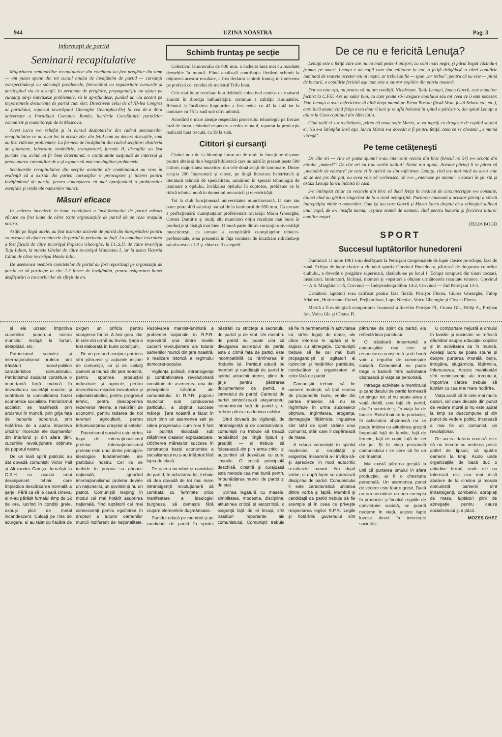944 UZINA NOASTRA Pag. 3
Informaţii de partid
Seminarii recapitulative
Majoritatea seminariilor recapitulative din combinat au fost pregătite din timp — am putea spune din tot cursul anului de învăţămînt de partid — cursanţii conspectîndu-şi cu stăruinţă problemele, frecventînd cu regularitate cursurile şi participînd viu la discuţii. In perioada de pregătire, propagandiştii au ajutat pe cursanţi să-şi sintetizeze problemele, să le aprofundeze, punînd un viu accent pe importantele documente de partid cum sînt: Directivele celui de al III-lea Congres al partidului, raportul tovarăşului Gheorghe Gheorghiu-Dej la cea de-a 40-a aniversare a Partidului Comunist Romîn, lucrările Consfătuirii partidelor comuniste şi muncitoreşti de la Moscova.
Acest lucru s-a reliefat şi în cursul dezbaterilor din cadrul seminariilor recapitulative ce au avut loc în aceste zile, din felul cum au decurs discuţiile, cum au fost ridicate problemele. La formele de învăţămînt din cadrul secţiilor: distileria de gudroane, laborator, modelărie, transporturi, furnale II, discuţiile au fost purtate viu, avînd un fir bine determinat, o continuitate susţinută de interesul şi preocuparea cursanţilor de a-şi expune cît mai convingător problemele.
Seminariile recapitulative din secţiile amintite ale combinatului au scos în evidenţă că a existat din partea cursanţilor o preocupare şi interes pentru învăţămîntul de partid, pentru cunoaşterea cît mai aprofundată a problemelor esenţiale şi vitale ale oamenilor muncii.
Măsuri eficace
In vederea încheierii în bune condiţiuni a învăţămîntului de partid măsuri eficace au fost luate de către toate organizaţiile de partid de pe raza oraşului nostru.
Astfel pe lîngă altele, au fost instruite activele de partid din întreprinderi pentru ca acestea să ajute comitetele de partid în perioada de faţă. La combinat instruirea a fost făcută de către tovarăşul Popescu Gheorghe, la I.C.S.H. de către tovarăşul Tuţu Iulian, la minele Ghelar de către tovarăşul Munteanu I, iar la uzina Victoria Călan de către tovarăşul Hanke Iuliu.
De asemenea membrii comitetelor de partid au fost repartizaţi pe organizaţii de partid ca să participe la cîte 2-3 forme de învăţămînt, pentru asigurarea bunei desfăşurări a convorbirilor de sfîrşit de an.
Schimb fruntaş pe secţie
Colectivul laminorului de 800 mm. a încheiat luna mai cu rezultate deosebite în muncă. Fiind analizată contribuţia fiecărui schimb la obţinerea acestor rezultate, a fost declarat schimb fruntaş în întrecerea pe profesii cel condus de maistrul Trifu Ioan.
Cele mai bune rezultate le-a dobîndit colectivul condus de maistrul amintit în direcţia îmbunătăţirii continue a calităţii laminatelor. Rebutul la încălzirea lingourilor a fost redus cu 43 la sută iar la laminare cu 75 la sută sub cifra admisă.
Acordînd o mare atenţie respectării procesului tehnologic pe fiecare fază de lucru schimbul respectiv a redus rebutul, raportat la producţia realizată luna trecută, cu 59 la sută.
Cititori şi cursanţi
Clubul nou de la bluming intrat nu de mult în funcţiune dispune printre altele şi de o bogată bibliotecă care numără în prezent peste 500 cititori, majoritatea muncitori din cele două secţii de laminoare. Dintre aceştia 200 împrumută şi citesc, pe lîngă literatura beletristică şi literatură tehnică de specialitate, urmărind în special tehnologia de laminare a oţelului, încălzirea oţelului în cuptoare, probleme ce le ridică tehnica nouă în domeniul mecanicii şi electricităţii.
Tot la club funcţionează universitatea muncitorească, la care iau parte peste 400 salariaţi numai de la laminorul de 650 mm. Ca urmare a perfecţionării cunoştinţelor profesionale tovarăşii Marin Gheorghe, Cosma Dumitru şi mulţi alţi muncitori obţin rezultate mai bune în producţie şi cîştigă mai bine. O bună parte dintre cursanţii universităţii muncitoreşti, ca urmare a completării cunoştinţelor tehnico-profesionale, s-au prezentat în faţa comisiei de încadrare ridicîndu-şi salarizarea cu 1-2 şi chiar cu 3 categorii.
De ce nu e fericită Lenuţa?
Lenuţa este o fetiţă care are nu cu mult peste 4 anişori, cu ochi mari negri, şi părul bogat căzîndu-i frumos pe umeri. Lenuţa e un copil cum sînt milioane la noi, o fetiţă drăgălaşă a cărei copilărie luminată de soarele acestor ani ai noştri, ar trebui să fie — spun „ar trebui", pentru că nu este — plină de bucurii, o copilărie fericită aşa cum este a tuturor copiilor din patria noastră.
Dar nu este aşa, nu pentru că nu are condiţii. Nicidecum. Tatăl Lenuţei, Iancu Gavril, este muncitor fochist la C.F.U. Are un salar bun, cu care poate să-i asigure copilului său tot ceea ce îi este necesar. Dar, Lenuţa a avut nefericirea să aibă drept mamă pe Elena Bostan (fostă Vesa, fostă Selaru etc, etc.), care încă atunci cînd fetiţa avea doar 6 luni şi se afla bolnavă în spital a părăsit-o; din spital Lenuţa a ajuns la Casa copilului din Alba Iulia.
Cînd tatăl ei s-a recăsătorit, părea că noua soţie Maria, se va îngriji cu dragoste de copilul soţului ei. Nu s-a întîmplat însă aşa. Iancu Maria s-a dovedit a fi pentru fetiţă, ceea ce se cheamă „o mamă vitregă".
Pe teme cetăţeneşti
De cîte ori — cine ar putea spune? n-au intervenit vecinii din bloc (blocul nr. 54) s-o scoată din mîinile „mamei"? De cîte ori nu i-au vorbit tatălui? Nimic n-a ajutat. Acestor părinţi li se părea că „metodele de educare" pe care ei le aplică nu sînt suficiente. Lenuţa, cînd era mai mică nu avea voie să se dea jos din pat, nu avea voie să vorbească, să n-o „enerveze pe mama". Ceasuri în şir stă şi astăzi Lenuţa Iancu închisă în casă.
S-a întîmplat chiar ca vecinele din bloc să ducă fetiţa la medicul de circumscripţie s-o consulte, atunci cînd au găsit-o sîngerînd de la o rană neîngrijită. Purtarea inumană a acestor părinţi a stîrnit îndreptăţita mînie a oamenilor. Cum îşi iau oare Gavril şi Maria Iancu dreptul de a schingiui sufletul unui copil, de a-i insufla teama, veşnica teamă de oameni, cînd pentru bucuria şi fericirea tuturor copiilor noştri ...
DELIA BOGD
SPORT
Succesul luptătorilor hunedoreni
Duminică 11 iunie 1961 s-au desfăşurat la Petroşani campionatele de lupte clasice pe echipe, faza de zonă. Echipa de lupte clasice a clubului sportiv Corvinul Hunedoara, pătrunsă de dragostea culorilor clubului, a dovedit o pregătire superioară, clasîndu-se pe locul I. Echipa compusă din tineri cocsari, instalatori, laminatori, lăcătuşi, montori şi vopsitori a obţinut următoarele rezultate tehnice: Corvinul — A.S. Marghita 11-5, Corvinul — Independenţa Sibiu 14-2, Corvinul — Jiul Petroşani 13-3.
Următorii luptători s-au calificat pentru faza finală: Petrişor Florea, Ciurea Gheorghe, Fülöp Adalbert, Hotinceanu Cornel, Prejban Ioan, Lupu Nicolae, Voicu Gheorghe şi Cîrstea Florea.
Merită a fi evidenţiată comportarea frumoasă a tinerilor Petrişor Fl., Ciurea Gh., Fülöp A., Prejban Ion, Voicu Gh. şi Cîrstea Fl.
şi ele urzesc împotriva cuceririlor poporului nostru muncitor instigă la furturi, delapidări, etc.
Patriotismul socialist şi internaţionalismul proletar sînt trăsături moral-politice caracteristice comunistului. Patriotismul socialist constituie o importantă forţă motrică în dezvoltarea societăţii noastre şi contribuie la consolidarea bazei economice socialiste. Patriotismul socialist se manifestă prin eroismul în muncă, prin grija faţă de bunurile poporului, prin hotărîrea de a apăra împotriva oricăror încercări ale duşmanilor din interiorul şi din afara ţării, cuceririle revoluţionare obţinute de poporul nostru.
De un înalt spirit patriotic au dat dovadă comuniştii Victor Pall şi Alexandru Comşa, furnalişti la C.S.H. cu ocazia unui deranjament tehnic care împiedica descărcarea normală a şarjei. Fără ca să le ceară cineva, ei n-au părăsit furnalul timp de 32 de ore, lucrînd în condiţii grele, expuşi ploii de metal incandescent. Culcaţi pe rina de scurgere, ei au tăiat cu flacăra de oxigen un orificiu pentru scurgerea fontei. A fost greu, dar în cele din urmă au învins. Şarja a fost elaborată în bune condiţiuni.
De un profund conţinut patriotic sînt pătrunse şi acţiunile iniţiate de comunişti, ca şi de ceilalţi oameni ai muncii din ţara noastră, pentru sporirea producţiei industriale şi agricole, pentru dezvoltarea mişcării inovatorilor şi raţionalizatorilor, pentru progresul tehnic, pentru descoperirea rezervelor interne, a realizării de economii, pentru redarea de noi terenuri agriculturii, pentru înfrumuseţarea oraşelor şi satelor.
Patriotismul socialist este strîns legat de internaţionalismul proletar. Internaţionalismul proletar este unul dintre principiile ideologice fundamentale ale partidului nostru. Cel ce se închide în propria sa găoace naţională, ignorînd internaţionalismul proletar devine un naţionalist, un şovinist şi nu un patriot. Comuniştii resping în modul cel mai hotărît asuprirea naţională, fiind luptătorii cei mai consecvenţi pentru egalitatea în drepturi a tuturor oamenilor muncii indiferent de naţionalitate. Rezolvarea marxist-leninistă a problemei naţionale în R.P.R. reprezintă una dintre marile cuceriri revoluţionare ale tuturor oamenilor muncii din ţara noastră, o realizare istorică a regimului democrat-popular.
Vigilenţa politică, intransigenţa şi combativitatea revoluţionară constituie de asemenea una din principalele trăsături ale comunistului. In R.P.R. poporul muncitor, sub conducerea partidului, a obţinut succese mărețe. Ţara noastră a făcut în scurt timp un asemenea salt pe calea progresului, cum n-ar fi fost cu putinţă niciodată sub stăpînirea claselor exploatatoare. Obţinerea măreţelor succese în construcţia bazei economice a socialismului nu s-au înfăptuit fără lupta de clasă.
De aceea membrii şi candidaţii de partid, în activitatea lor, trebuie să dea dovadă de tot mai mare intransigenţă revoluţionară să combată cu fermitate orice manifestare a ideologiei burgheze, să demaşte fără cruţare elementele duşmănoase.
Partidul educă pe membrii şi pe candidaţii de partid în spiritul păstrării cu stricteţe a secretului de partid şi de stat. Un membru de partid nu poate uita că divulgarea secretului de partid este o crimă faţă de partid, este incompatibilă cu rămînerea în rîndurile lui. Partidul educă pe membrii şi candidaţii de partid în spiritul atitudinii atente, pline de grije pentru păstrarea documentelor de partid, a carnetului de partid. Carnetul de partid simbolizează ataşamentul comunistului faţă de partid şi el trebuie păstrat ca lumina ochilor.
Dînd dovadă de vigilenţă, de intransigenţă şi de combativitate, comuniştii nu trebuie să treacă nepăsători pe lîngă lipsuri şi greutăţi — ei trebuie să folosească din plin arma criticii şi autocriticii să dezvăluie cu curaj lipsurile. O critică principială deschisă, cinstită şi curajoasă este metoda cea mai bună pentru îmbunătăţirea muncii de partid şi de stat.
Strînsa legătură cu masele, simplitatea, modestia, disciplina, atitudinea critică şi autocritică, o exigenţă faţă de el însuşi, sînt trăsături importante ale comunistului. Comuniştii trebuie să fie în permanenţă în activitatea lor, strîns legaţi de mase, ale căror interese le apără şi le slujesc cu abnegaţie. Comuniştii trebuie să fie cei mai buni propagandişti şi agitatori ai lozincilor şi hotărîrilor partidului, conducători şi organizatori ai celor fără de partid.
Comuniştii trebuie să fie oameni modeşti, să ţină seama de propunerile bune, venite din partea maselor, să nu se îngîmfeze în urma succeselor obţinute. Ingîmfarea, aroganţa, demagogia, făţărnicia, linguşirea sînt stări de spirit străine unui comunist, stări care îl depărtează de mase.
A educa comuniştii în spiritul modestiei, al simplităţii şi exigenţei, înseamnă a-i învăţa să-şi aprecieze în mod autocritic rezultatele muncii. Nu după vorbe, ci după fapte se apreciază disciplina de partid. Comunistului îi este caracteristică unitatea dintre vorbă şi faptă. Membrii şi candidaţii de partid trebuie să fie exemple şi în ceea ce priveşte respectarea legilor R.P.R. Legile şi hotărîrile guvernului sînt pătrunse de spirit de partid, ele reflectă linia partidului.
O trăsătură importantă a comuniştilor mai este şi respectarea conştientă şi de bună voie a regulilor de convieţuire socială. Comunistul nu poate trage o barieră între activitatea obştească şi viaţa sa personală.
Intreaga activitate a membrului şi candidatului de partid formează un singur tot; el nu poate avea o viaţă dublă, una faţă de partid, alta în societate şi în viaţa lui de familie. Rolul înaintat în producţie, în activitatea obştească nu se poate îmbina cu atitudinea greşită înapoiată faţă de familie, faţă de femeie, faţă de copii, faţă de cei din jur. Şi în viaţa personală comunistului i se cere să fie un om înaintat.
Mai există părerea greşită la unii că purtarea omului în afara producţiei, ar fi o chestiune personală. Un asemenea punct de vedere este foarte greşit. Dacă un om constituie un bun exemplu în producţie şi încalcă regulile de convieţuire socială, se poartă nedemn în viaţă, aceste fapte lovesc direct în interesele societăţii.
O comportare nejustă a omului în familie şi societate se reflectă dăunător asupra educaţiei copiilor şi în activitatea sa în muncă. Acelaşi lucru se poate spune şi despre purtarea imorală, beţie, intrigăria, slugărnicia, făţărnicia, înfumurarea. Aceste manifestări sînt reminiscenţe ale trecutului, împotriva cărora trebuie să luptăm cu cea mai mare hotărîre.
Viaţa arată că în cele mai multe cazuri, cel care decade din punct de vedere moral şi nu este ajutat la timp se descompune şi din punct de vedere politic, încetează a mai fie un comunist, un revoluţionar.
De aceea datoria noastră este să nu trecem cu vederea peste astfel de lipsuri, să ajutăm oamenii la timp. Acolo unde organizaţiile de bază duc o atitudine fermă, unde ele nu tolerează nici cea mai mică abatere de la cinstea şi morala comunistă oamenii sînt intransigenţi, combativi, apropiaţi de mase, luptători plini de abnegaţie pentru cauza socialismului şi a păcii.
MOZEŞ GHEZ